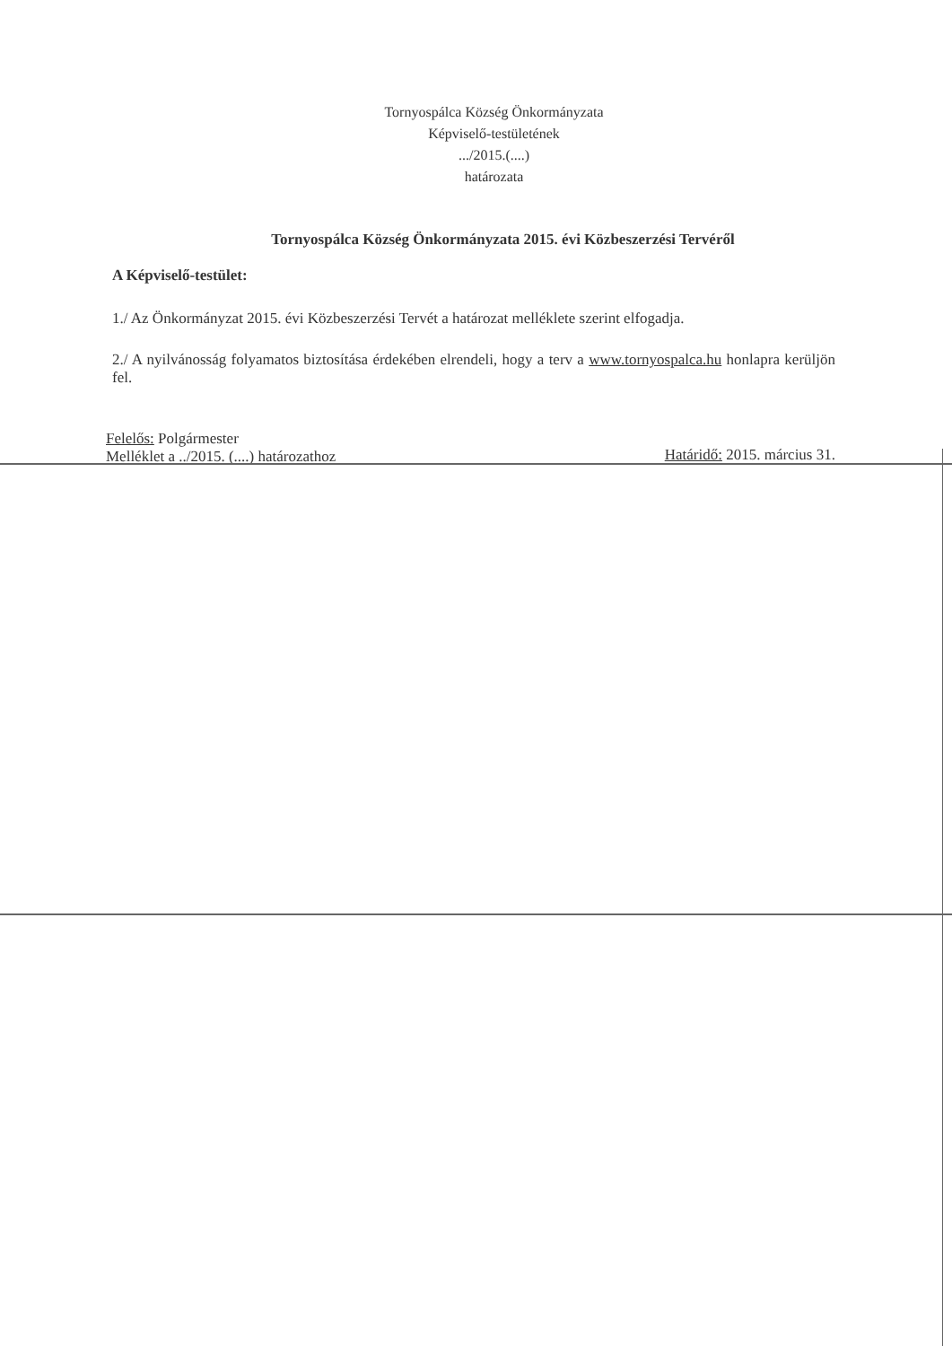Tornyospálca Község Önkormányzata
Képviselő-testületének
.../2015.(....)
határozata
Tornyospálca Község Önkormányzata 2015. évi Közbeszerzési Tervéről
A Képviselő-testület:
1./ Az Önkormányzat 2015. évi Közbeszerzési Tervét a határozat melléklete szerint elfogadja.
2./ A nyilvánosság folyamatos biztosítása érdekében elrendeli, hogy a terv a www.tornyospalca.hu honlapra kerüljön fel.
Felelős: Polgármester
Melléklet a ../2015. (....) határozathoz
Határidő: 2015. március 31.